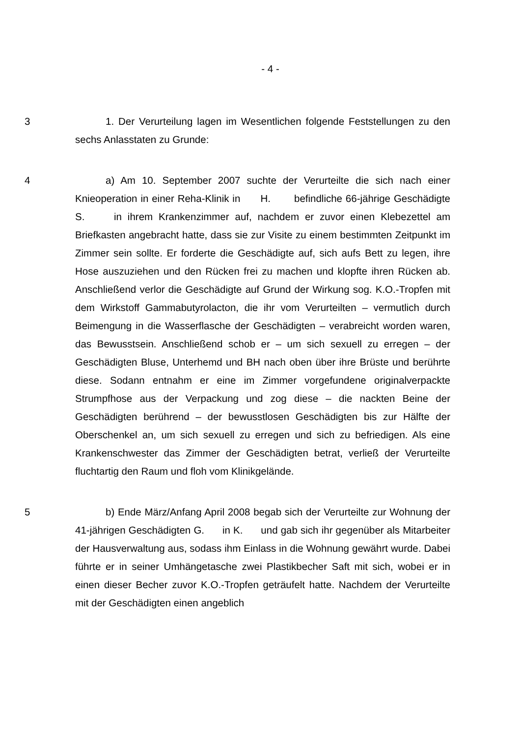- 4 -
3 1. Der Verurteilung lagen im Wesentlichen folgende Feststellungen zu den sechs Anlasstaten zu Grunde:
4 a) Am 10. September 2007 suchte der Verurteilte die sich nach einer Knieoperation in einer Reha-Klinik in H. befindliche 66-jährige Geschädigte S. in ihrem Krankenzimmer auf, nachdem er zuvor einen Klebezettel am Briefkasten angebracht hatte, dass sie zur Visite zu einem bestimmten Zeitpunkt im Zimmer sein sollte. Er forderte die Geschädigte auf, sich aufs Bett zu legen, ihre Hose auszuziehen und den Rücken frei zu machen und klopfte ihren Rücken ab. Anschließend verlor die Geschädigte auf Grund der Wirkung sog. K.O.-Tropfen mit dem Wirkstoff Gammabutyrolacton, die ihr vom Verurteilten – vermutlich durch Beimengung in die Wasserflasche der Geschädigten – verabreicht worden waren, das Bewusstsein. Anschließend schob er – um sich sexuell zu erregen – der Geschädigten Bluse, Unterhemd und BH nach oben über ihre Brüste und berührte diese. Sodann entnahm er eine im Zimmer vorgefundene originalverpackte Strumpfhose aus der Verpackung und zog diese – die nackten Beine der Geschädigten berührend – der bewusstlosen Geschädigten bis zur Hälfte der Oberschenkel an, um sich sexuell zu erregen und sich zu befriedigen. Als eine Krankenschwester das Zimmer der Geschädigten betrat, verließ der Verurteilte fluchtartig den Raum und floh vom Klinikgelände.
5 b) Ende März/Anfang April 2008 begab sich der Verurteilte zur Wohnung der 41-jährigen Geschädigten G. in K. und gab sich ihr gegenüber als Mitarbeiter der Hausverwaltung aus, sodass ihm Einlass in die Wohnung gewährt wurde. Dabei führte er in seiner Umhängetasche zwei Plastikbecher Saft mit sich, wobei er in einen dieser Becher zuvor K.O.-Tropfen geträufelt hatte. Nachdem der Verurteilte mit der Geschädigten einen angeblich